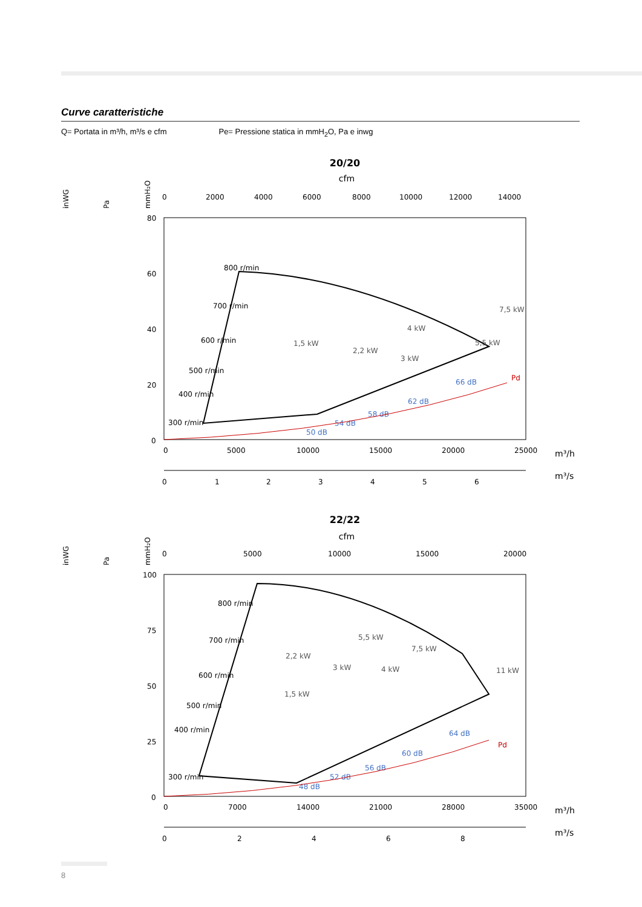Curve caratteristiche
Q= Portata in m³/h, m³/s e cfm Pe= Pressione statica in mmH<sub>2</sub>O, Pa e inwg
20/20
cfm
inWG
Pa
mmH₂O
0
2000
4000
6000
8000
10000
12000
14000
80
60
40
20
0
0
5000
10000
15000
20000
25000
m³/h
0
1
2
3
4
5
6
m³/s
800 r/min
700 r/min
600 r/min
500 r/min
400 r/min
300 r/min
7,5 kW
4 kW
2,2 kW
1,5 kW
3 kW
5,5 kW
66 dB
62 dB
58 dB
54 dB
50 dB
Pd
22/22
cfm
inWG
Pa
mmH₂O
0
5000
10000
15000
20000
100
75
50
25
0
0
7000
14000
21000
28000
35000
m³/h
0
2
4
6
8
m³/s
800 r/min
700 r/min
600 r/min
500 r/min
400 r/min
300 r/min
5,5 kW
7,5 kW
2,2 kW
3 kW
4 kW
11 kW
1,5 kW
64 dB
60 dB
56 dB
52 dB
48 dB
Pd
8